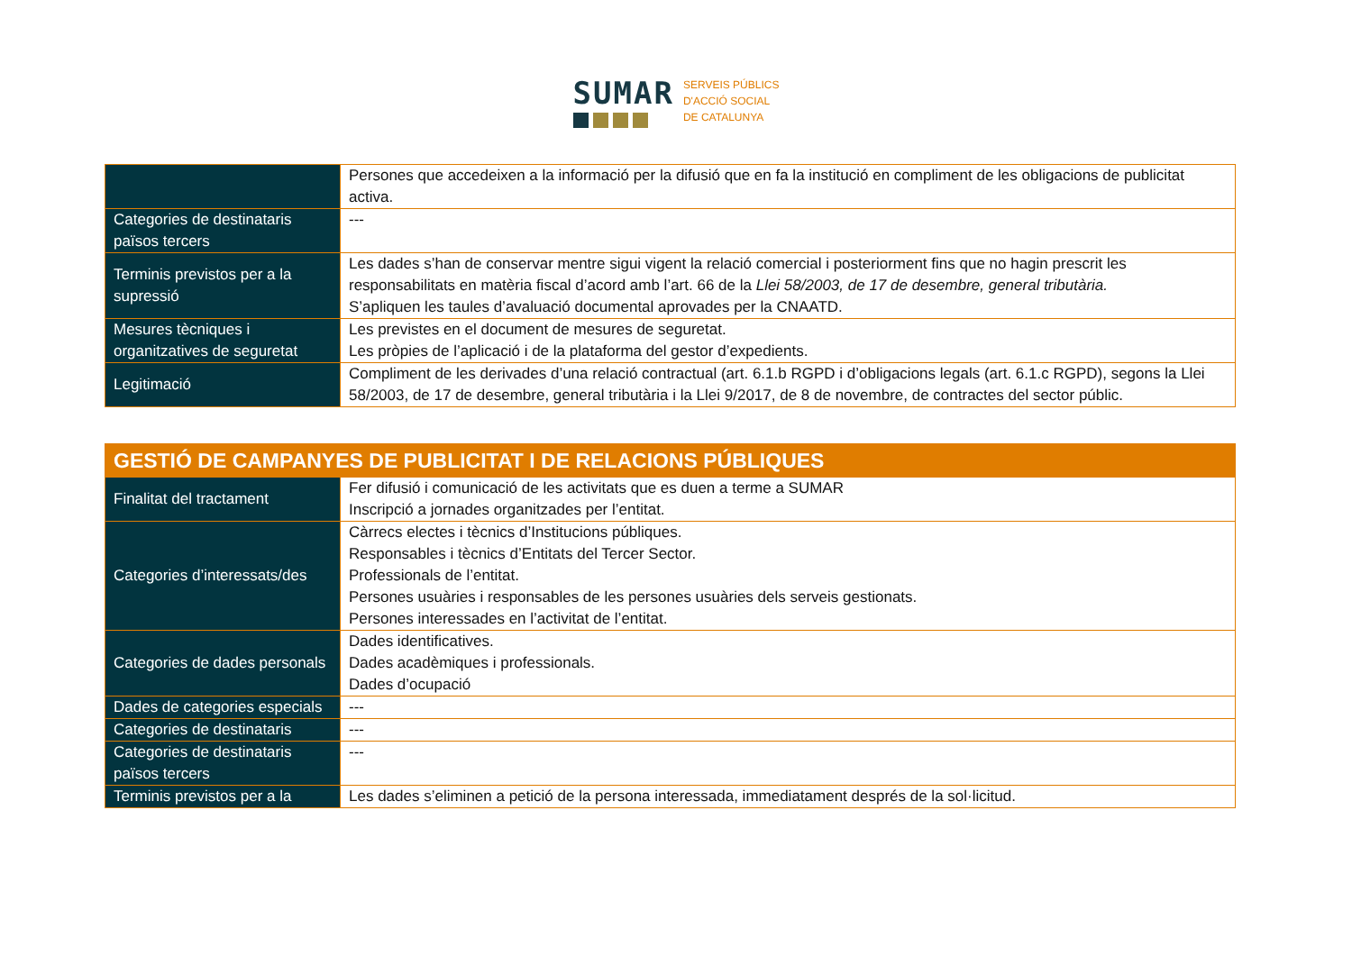SUMAR
SERVEIS PÚBLICS
D'ACCIÓ SOCIAL
DE CATALUNYA
| | Persones que accedeixen a la informació per la difusió que en fa la institució en compliment de les obligacions de publicitat activa. |
| Categories de destinataris països tercers | --- |
| Terminis previstos per a la supressió | Les dades s’han de conservar mentre sigui vigent la relació comercial i posteriorment fins que no hagin prescrit les responsabilitats en matèria fiscal d’acord amb l’art. 66 de la Llei 58/2003, de 17 de desembre, general tributària. S’apliquen les taules d’avaluació documental aprovades per la CNAATD. |
| Mesures tècniques i organitzatives de seguretat | Les previstes en el document de mesures de seguretat. Les pròpies de l’aplicació i de la plataforma del gestor d’expedients. |
| Legitimació | Compliment de les derivades d’una relació contractual (art. 6.1.b RGPD i d’obligacions legals (art. 6.1.c RGPD), segons la Llei 58/2003, de 17 de desembre, general tributària i la Llei 9/2017, de 8 de novembre, de contractes del sector públic. |
| GESTIÓ DE CAMPANYES DE PUBLICITAT I DE RELACIONS PÚBLIQUES | |
| Finalitat del tractament | Fer difusió i comunicació de les activitats que es duen a terme a SUMAR Inscripció a jornades organitzades per l’entitat. |
| Categories d’interessats/des | Càrrecs electes i tècnics d’Institucions públiques. Responsables i tècnics d’Entitats del Tercer Sector. Professionals de l’entitat. Persones usuàries i responsables de les persones usuàries dels serveis gestionats. Persones interessades en l’activitat de l’entitat. |
| Categories de dades personals | Dades identificatives. Dades acadèmiques i professionals. Dades d’ocupació |
| Dades de categories especials | --- |
| Categories de destinataris | --- |
| Categories de destinataris països tercers | --- |
| Terminis previstos per a la | Les dades s’eliminen a petició de la persona interessada, immediatament després de la sol·licitud. |